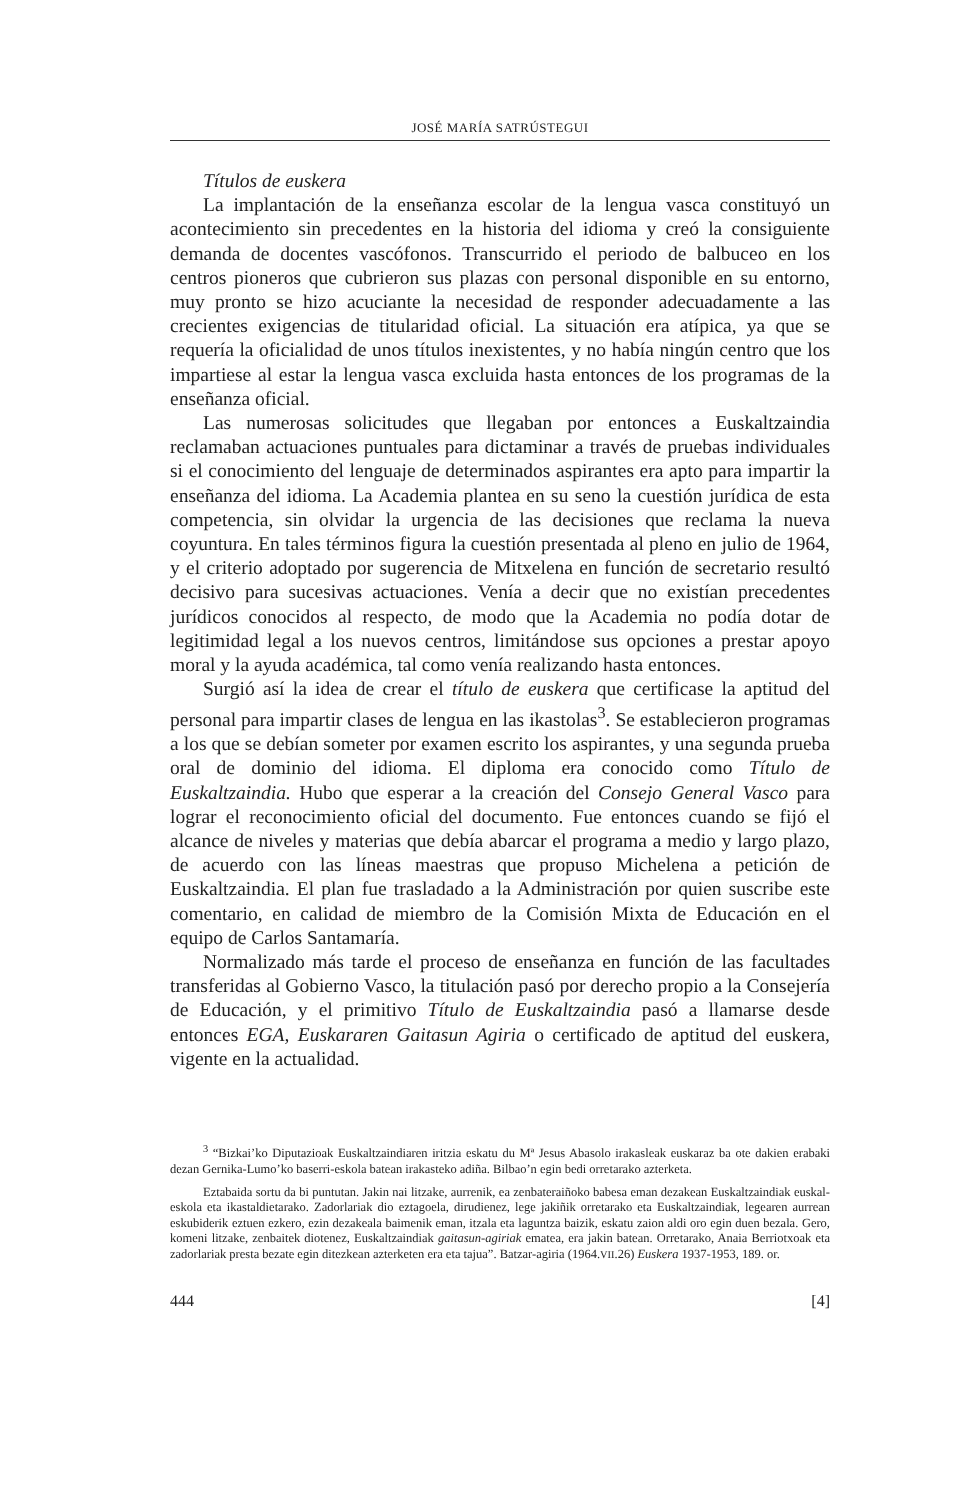JOSÉ MARÍA SATRÚSTEGUI
Títulos de euskera
La implantación de la enseñanza escolar de la lengua vasca constituyó un acontecimiento sin precedentes en la historia del idioma y creó la consiguiente demanda de docentes vascófonos. Transcurrido el periodo de balbuceo en los centros pioneros que cubrieron sus plazas con personal disponible en su entorno, muy pronto se hizo acuciante la necesidad de responder adecuadamente a las crecientes exigencias de titularidad oficial. La situación era atípica, ya que se requería la oficialidad de unos títulos inexistentes, y no había ningún centro que los impartiese al estar la lengua vasca excluida hasta entonces de los programas de la enseñanza oficial.
Las numerosas solicitudes que llegaban por entonces a Euskaltzaindia reclamaban actuaciones puntuales para dictaminar a través de pruebas individuales si el conocimiento del lenguaje de determinados aspirantes era apto para impartir la enseñanza del idioma. La Academia plantea en su seno la cuestión jurídica de esta competencia, sin olvidar la urgencia de las decisiones que reclama la nueva coyuntura. En tales términos figura la cuestión presentada al pleno en julio de 1964, y el criterio adoptado por sugerencia de Mitxelena en función de secretario resultó decisivo para sucesivas actuaciones. Venía a decir que no existían precedentes jurídicos conocidos al respecto, de modo que la Academia no podía dotar de legitimidad legal a los nuevos centros, limitándose sus opciones a prestar apoyo moral y la ayuda académica, tal como venía realizando hasta entonces.
Surgió así la idea de crear el título de euskera que certificase la aptitud del personal para impartir clases de lengua en las ikastolas<sup>3</sup>. Se establecieron programas a los que se debían someter por examen escrito los aspirantes, y una segunda prueba oral de dominio del idioma. El diploma era conocido como Título de Euskaltzaindia. Hubo que esperar a la creación del Consejo General Vasco para lograr el reconocimiento oficial del documento. Fue entonces cuando se fijó el alcance de niveles y materias que debía abarcar el programa a medio y largo plazo, de acuerdo con las líneas maestras que propuso Michelena a petición de Euskaltzaindia. El plan fue trasladado a la Administración por quien suscribe este comentario, en calidad de miembro de la Comisión Mixta de Educación en el equipo de Carlos Santamaría.
Normalizado más tarde el proceso de enseñanza en función de las facultades transferidas al Gobierno Vasco, la titulación pasó por derecho propio a la Consejería de Educación, y el primitivo Título de Euskaltzaindia pasó a llamarse desde entonces EGA, Euskararen Gaitasun Agiria o certificado de aptitud del euskera, vigente en la actualidad.
<sup>3</sup> “Bizkai’ko Diputazioak Euskaltzaindiaren iritzia eskatu du Mª Jesus Abasolo irakasleak euskaraz ba ote dakien erabaki dezan Gernika-Lumo’ko baserri-eskola batean irakasteko adiña. Bilbao’n egin bedi orretarako azterketa.
Eztabaida sortu da bi puntutan. Jakin nai litzake, aurrenik, ea zenbateraiñoko babesa eman dezakean Euskaltzaindiak euskal-eskola eta ikastaldietarako. Zadorlariak dio eztagoela, dirudienez, lege jakiñik orretarako eta Euskaltzaindiak, legearen aurrean eskubiderik eztuen ezkero, ezin dezakeala baimenik eman, itzala eta laguntza baizik, eskatu zaion aldi oro egin duen bezala. Gero, komeni litzake, zenbaitek diotenez, Euskaltzaindiak gaitasun-agiriak ematea, era jakin batean. Orretarako, Anaia Berriotxoak eta zadorlariak presta bezate egin ditezkean azterketen era eta tajua”. Batzar-agiria (1964.VII.26) Euskera 1937-1953, 189. or.
444 [4]